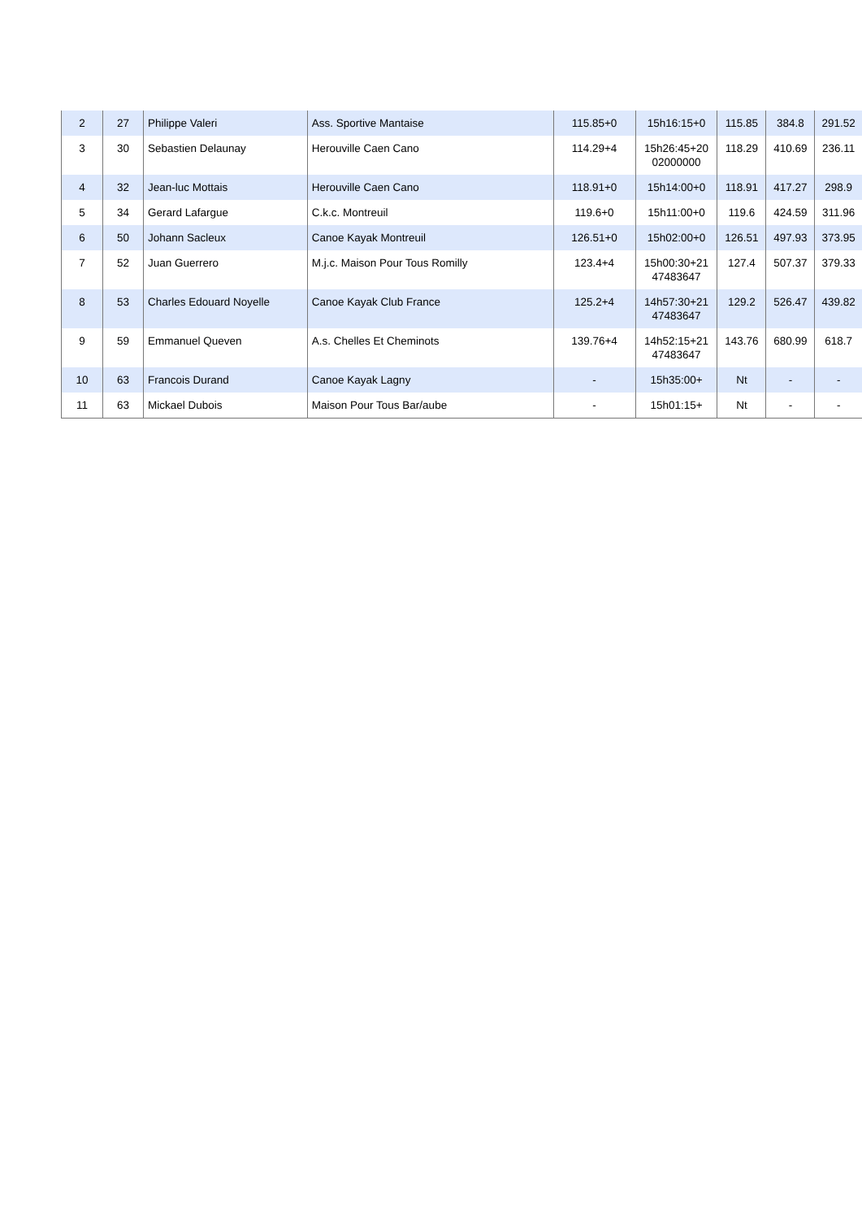| 2 | 27 | Philippe Valeri | Ass. Sportive Mantaise | 115.85+0 | 15h16:15+0 | 115.85 | 384.8 | 291.52 |
| 3 | 30 | Sebastien Delaunay | Herouville Caen Cano | 114.29+4 | 15h26:45+20 02000000 | 118.29 | 410.69 | 236.11 |
| 4 | 32 | Jean-luc Mottais | Herouville Caen Cano | 118.91+0 | 15h14:00+0 | 118.91 | 417.27 | 298.9 |
| 5 | 34 | Gerard Lafargue | C.k.c. Montreuil | 119.6+0 | 15h11:00+0 | 119.6 | 424.59 | 311.96 |
| 6 | 50 | Johann Sacleux | Canoe Kayak Montreuil | 126.51+0 | 15h02:00+0 | 126.51 | 497.93 | 373.95 |
| 7 | 52 | Juan Guerrero | M.j.c. Maison Pour Tous Romilly | 123.4+4 | 15h00:30+21 47483647 | 127.4 | 507.37 | 379.33 |
| 8 | 53 | Charles Edouard Noyelle | Canoe Kayak Club France | 125.2+4 | 14h57:30+21 47483647 | 129.2 | 526.47 | 439.82 |
| 9 | 59 | Emmanuel Queven | A.s. Chelles Et Cheminots | 139.76+4 | 14h52:15+21 47483647 | 143.76 | 680.99 | 618.7 |
| 10 | 63 | Francois Durand | Canoe Kayak Lagny | - | 15h35:00+ | Nt | - | - |
| 11 | 63 | Mickael Dubois | Maison Pour Tous Bar/aube | - | 15h01:15+ | Nt | - | - |